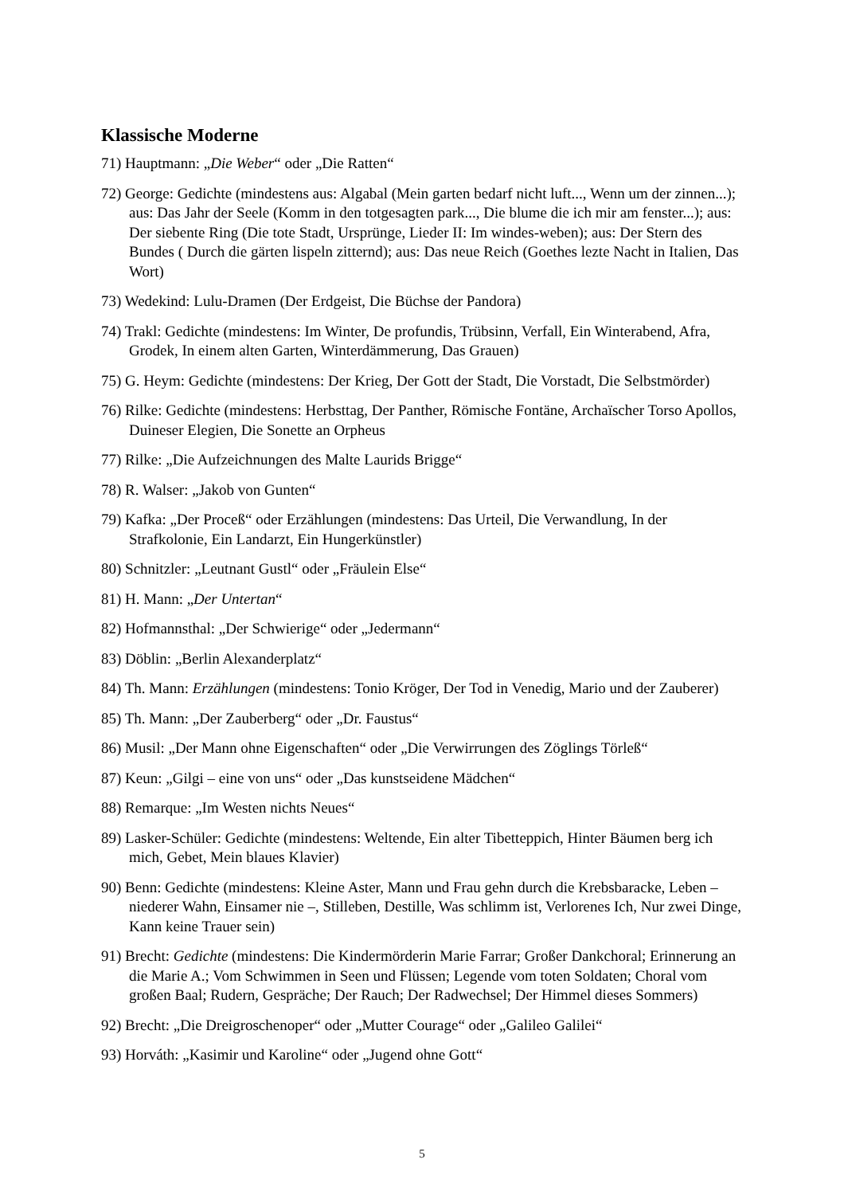Klassische Moderne
71) Hauptmann: „Die Weber“ oder „Die Ratten“
72) George: Gedichte (mindestens aus: Algabal (Mein garten bedarf nicht luft..., Wenn um der zinnen...); aus: Das Jahr der Seele (Komm in den totgesagten park..., Die blume die ich mir am fenster...); aus: Der siebente Ring (Die tote Stadt, Ursprünge, Lieder II: Im windes-weben); aus: Der Stern des Bundes ( Durch die gärten lispeln zitternd); aus: Das neue Reich (Goethes lezte Nacht in Italien, Das Wort)
73) Wedekind: Lulu-Dramen (Der Erdgeist, Die Büchse der Pandora)
74) Trakl: Gedichte (mindestens: Im Winter, De profundis, Trübsinn, Verfall, Ein Winterabend, Afra, Grodek, In einem alten Garten, Winterdämmerung, Das Grauen)
75) G. Heym: Gedichte (mindestens: Der Krieg, Der Gott der Stadt, Die Vorstadt, Die Selbstmörder)
76) Rilke: Gedichte (mindestens: Herbsttag, Der Panther, Römische Fontäne, Archaïscher Torso Apollos, Duineser Elegien, Die Sonette an Orpheus
77) Rilke: „Die Aufzeichnungen des Malte Laurids Brigge“
78) R. Walser: „Jakob von Gunten“
79) Kafka: „Der Proceß“ oder Erzählungen (mindestens: Das Urteil, Die Verwandlung, In der Strafkolonie, Ein Landarzt, Ein Hungerkünstler)
80) Schnitzler: „Leutnant Gustl“ oder „Fräulein Else“
81) H. Mann: „Der Untertan“
82) Hofmannsthal: „Der Schwierige“ oder „Jedermann“
83) Döblin: „Berlin Alexanderplatz“
84) Th. Mann: Erzählungen (mindestens: Tonio Kröger, Der Tod in Venedig, Mario und der Zauberer)
85) Th. Mann: „Der Zauberberg“ oder „Dr. Faustus“
86) Musil: „Der Mann ohne Eigenschaften“ oder „Die Verwirrungen des Zöglings Törleß“
87) Keun: „Gilgi – eine von uns“ oder „Das kunstseidene Mädchen“
88) Remarque: „Im Westen nichts Neues“
89) Lasker-Schüler: Gedichte (mindestens: Weltende, Ein alter Tibetteppich, Hinter Bäumen berg ich mich, Gebet, Mein blaues Klavier)
90) Benn: Gedichte (mindestens: Kleine Aster, Mann und Frau gehn durch die Krebsbaracke, Leben – niederer Wahn, Einsamer nie –, Stilleben, Destille, Was schlimm ist, Verlorenes Ich, Nur zwei Dinge, Kann keine Trauer sein)
91) Brecht: Gedichte (mindestens: Die Kindermörderin Marie Farrar; Großer Dankchoral; Erinnerung an die Marie A.; Vom Schwimmen in Seen und Flüssen; Legende vom toten Soldaten; Choral vom großen Baal; Rudern, Gespräche; Der Rauch; Der Radwechsel; Der Himmel dieses Sommers)
92) Brecht: „Die Dreigroschenoper“ oder „Mutter Courage“ oder „Galileo Galilei“
93) Horváth: „Kasimir und Karoline“ oder „Jugend ohne Gott“
5